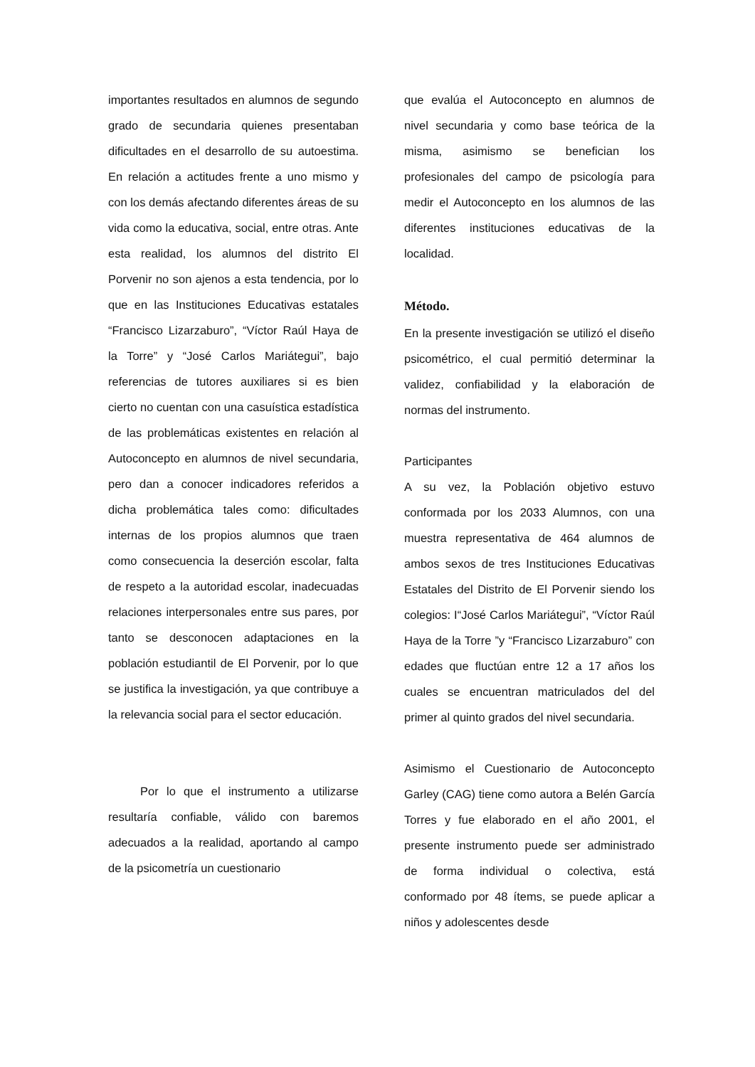importantes resultados en alumnos de segundo grado de secundaria quienes presentaban dificultades en el desarrollo de su autoestima. En relación a actitudes frente a uno mismo y con los demás afectando diferentes áreas de su vida como la educativa, social, entre otras. Ante esta realidad, los alumnos del distrito El Porvenir no son ajenos a esta tendencia, por lo que en las Instituciones Educativas estatales “Francisco Lizarzaburo”, “Víctor Raúl Haya de la Torre” y “José Carlos Mariátegui”, bajo referencias de tutores auxiliares si es bien cierto no cuentan con una casuística estadística de las problemáticas existentes en relación al Autoconcepto en alumnos de nivel secundaria, pero dan a conocer indicadores referidos a dicha problemática tales como: dificultades internas de los propios alumnos que traen como consecuencia la deserción escolar, falta de respeto a la autoridad escolar, inadecuadas relaciones interpersonales entre sus pares, por tanto se desconocen adaptaciones en la población estudiantil de El Porvenir, por lo que se justifica la investigación, ya que contribuye a la relevancia social para el sector educación.
Por lo que el instrumento a utilizarse resultaría confiable, válido con baremos adecuados a la realidad, aportando al campo de la psicometría un cuestionario
que evalúa el Autoconcepto en alumnos de nivel secundaria y como base teórica de la misma, asimismo se benefician los profesionales del campo de psicología para medir el Autoconcepto en los alumnos de las diferentes instituciones educativas de la localidad.
Método.
En la presente investigación se utilizó el diseño psicométrico, el cual permitió determinar la validez, confiabilidad y la elaboración de normas del instrumento.
Participantes
A su vez, la Población objetivo estuvo conformada por los 2033 Alumnos, con una muestra representativa de 464 alumnos de ambos sexos de tres Instituciones Educativas Estatales del Distrito de El Porvenir siendo los colegios: I“José Carlos Mariátegui”, “Víctor Raúl Haya de la Torre ”y “Francisco Lizarzaburo” con edades que fluctúan entre 12 a 17 años los cuales se encuentran matriculados del del primer al quinto grados del nivel secundaria.
Asimismo el Cuestionario de Autoconcepto Garley (CAG) tiene como autora a Belén García Torres y fue elaborado en el año 2001, el presente instrumento puede ser administrado de forma individual o colectiva, está conformado por 48 ítems, se puede aplicar a niños y adolescentes desde